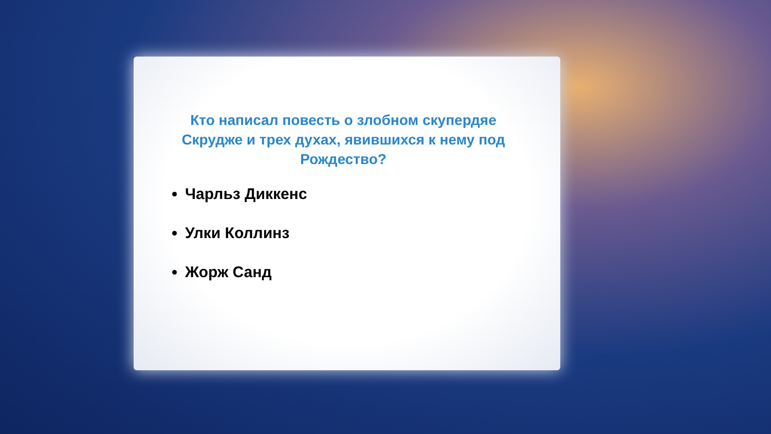Кто написал повесть о злобном скупердяе Скрудже и трех духах, явившихся к нему под Рождество?
Чарльз Диккенс
Улки Коллинз
Жорж Санд